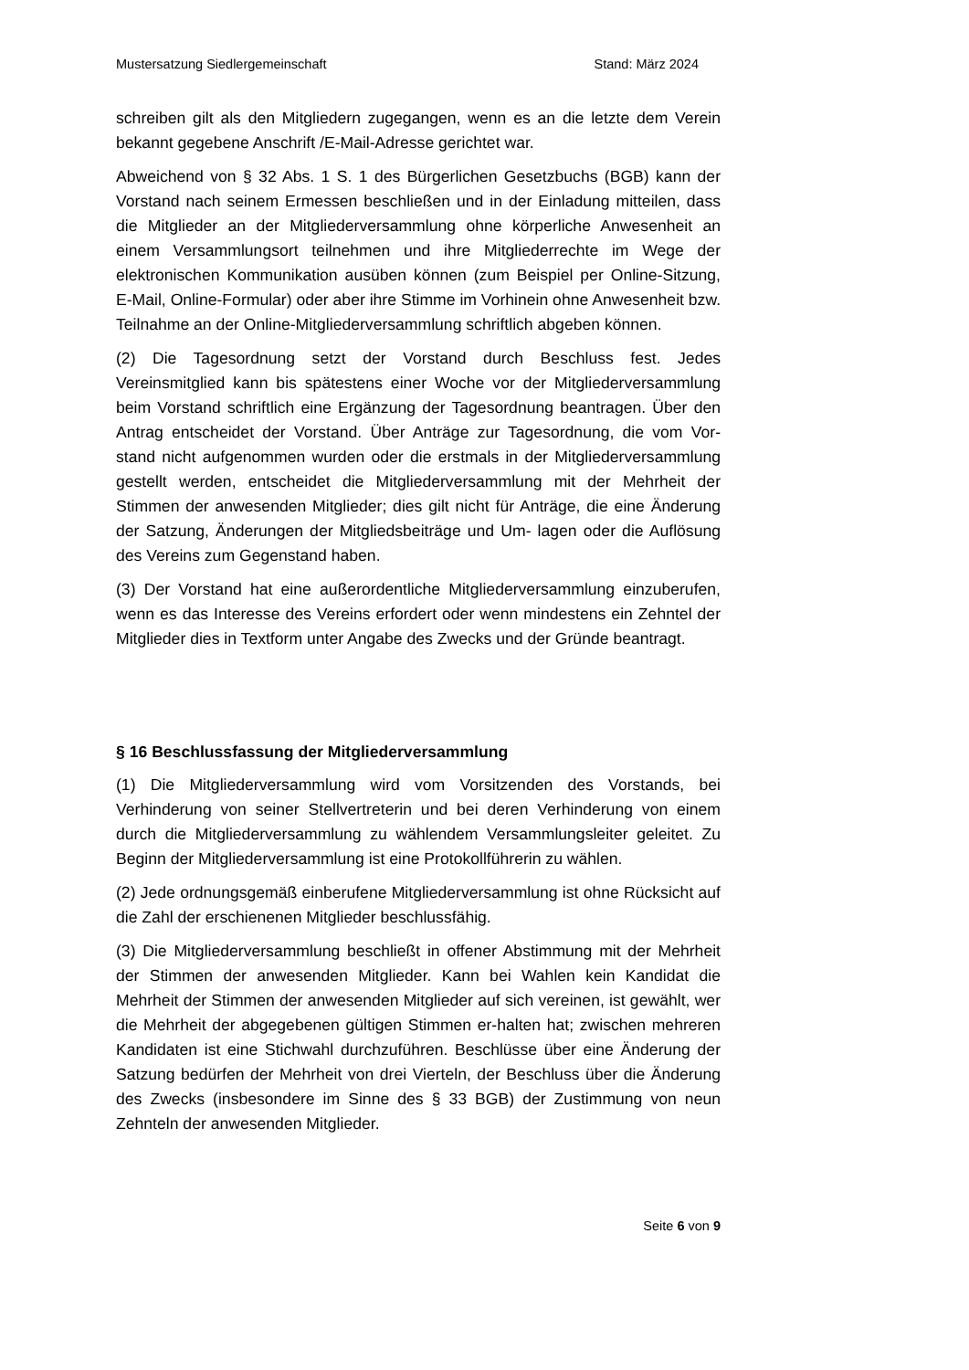Mustersatzung Siedlergemeinschaft Stand: März 2024
schreiben gilt als den Mitgliedern zugegangen, wenn es an die letzte dem Verein bekannt gegebene Anschrift /E-Mail-Adresse gerichtet war.
Abweichend von § 32 Abs. 1 S. 1 des Bürgerlichen Gesetzbuchs (BGB) kann der Vorstand nach seinem Ermessen beschließen und in der Einladung mitteilen, dass die Mitglieder an der Mitgliederversammlung ohne körperliche Anwesenheit an einem Versammlungsort teilnehmen und ihre Mitgliederrechte im Wege der elektronischen Kommunikation ausüben können (zum Beispiel per Online-Sitzung, E-Mail, Online-Formular) oder aber ihre Stimme im Vorhinein ohne Anwesenheit bzw. Teilnahme an der Online-Mitgliederversammlung schriftlich abgeben können.
(2) Die Tagesordnung setzt der Vorstand durch Beschluss fest. Jedes Vereinsmitglied kann bis spätestens einer Woche vor der Mitgliederversammlung beim Vorstand schriftlich eine Ergänzung der Tagesordnung beantragen. Über den Antrag entscheidet der Vorstand. Über Anträge zur Tagesordnung, die vom Vor- stand nicht aufgenommen wurden oder die erstmals in der Mitgliederversammlung gestellt werden, entscheidet die Mitgliederversammlung mit der Mehrheit der Stimmen der anwesenden Mitglieder; dies gilt nicht für Anträge, die eine Änderung der Satzung, Änderungen der Mitgliedsbeiträge und Um- lagen oder die Auflösung des Vereins zum Gegenstand haben.
(3) Der Vorstand hat eine außerordentliche Mitgliederversammlung einzuberufen, wenn es das Interesse des Vereins erfordert oder wenn mindestens ein Zehntel der Mitglieder dies in Textform unter Angabe des Zwecks und der Gründe beantragt.
§ 16 Beschlussfassung der Mitgliederversammlung
(1) Die Mitgliederversammlung wird vom Vorsitzenden des Vorstands, bei Verhinderung von seiner Stellvertreterin und bei deren Verhinderung von einem durch die Mitgliederversammlung zu wählendem Versammlungsleiter geleitet. Zu Beginn der Mitgliederversammlung ist eine Protokollführerin zu wählen.
(2) Jede ordnungsgemäß einberufene Mitgliederversammlung ist ohne Rücksicht auf die Zahl der erschienenen Mitglieder beschlussfähig.
(3) Die Mitgliederversammlung beschließt in offener Abstimmung mit der Mehrheit der Stimmen der anwesenden Mitglieder. Kann bei Wahlen kein Kandidat die Mehrheit der Stimmen der anwesenden Mitglieder auf sich vereinen, ist gewählt, wer die Mehrheit der abgegebenen gültigen Stimmen er-halten hat; zwischen mehreren Kandidaten ist eine Stichwahl durchzuführen. Beschlüsse über eine Änderung der Satzung bedürfen der Mehrheit von drei Vierteln, der Beschluss über die Änderung des Zwecks (insbesondere im Sinne des § 33 BGB) der Zustimmung von neun Zehnteln der anwesenden Mitglieder.
Seite 6 von 9